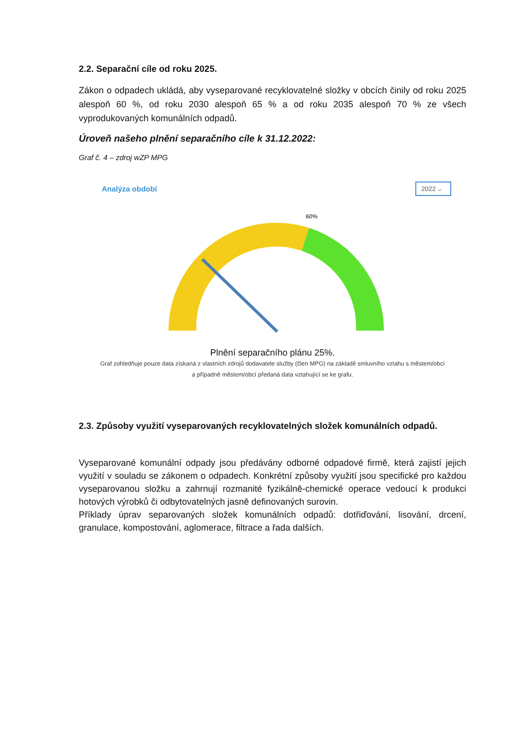2.2. Separační cíle od roku 2025.
Zákon o odpadech ukládá, aby vyseparované recyklovatelné složky v obcích činily od roku 2025 alespoň 60 %, od roku 2030 alespoň 65 % a od roku 2035 alespoň 70 % ze všech vyprodukovaných komunálních odpadů.
Úroveň našeho plnění separačního cíle k 31.12.2022:
Graf č. 4 – zdroj wZP MPG
Analýza období 2022 ⌵
60%
Plnění separačního plánu 25%.
Graf zohledňuje pouze data získaná z vlastních zdrojů dodavatele služby (člen MPG) na základě smluvního vztahu s městem/obcí a případně městem/obcí předaná data vztahující se ke grafu.
2.3. Způsoby využití vyseparovaných recyklovatelných složek komunálních odpadů.
Vyseparované komunální odpady jsou předávány odborné odpadové firmě, která zajistí jejich využití v souladu se zákonem o odpadech. Konkrétní způsoby využití jsou specifické pro každou vyseparovanou složku a zahrnují rozmanité fyzikálně-chemické operace vedoucí k produkci hotových výrobků či odbytovatelných jasně definovaných surovin.
Příklady úprav separovaných složek komunálních odpadů: dotřiďování, lisování, drcení, granulace, kompostování, aglomerace, filtrace a řada dalších.